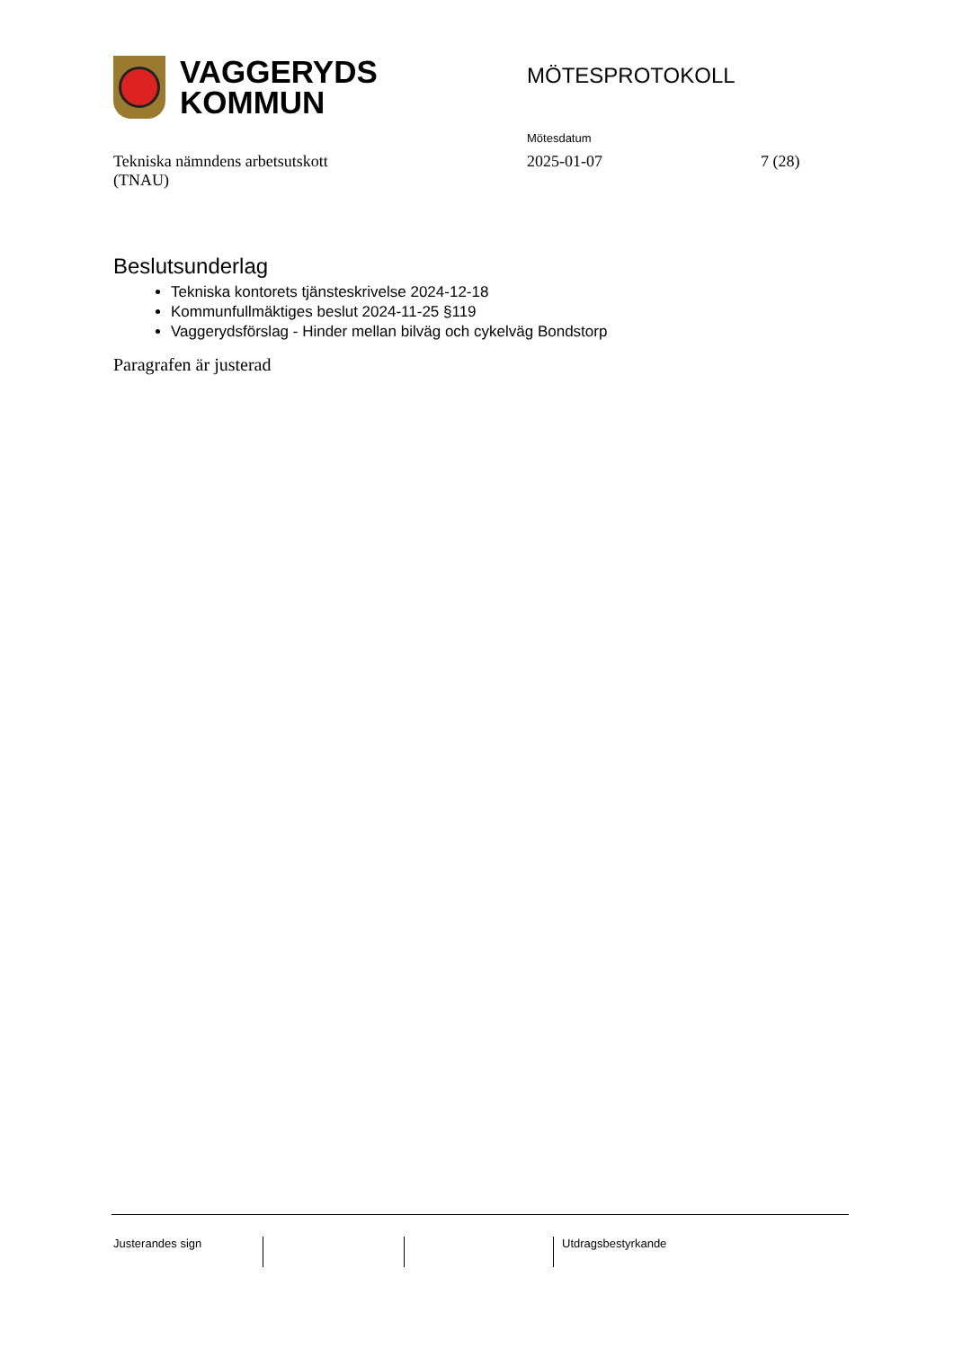VAGGERYDS
KOMMUN
MÖTESPROTOKOLL
Mötesdatum
Tekniska nämndens arbetsutskott
(TNAU)
2025-01-07 7 (28)
Beslutsunderlag
Tekniska kontorets tjänsteskrivelse 2024-12-18
Kommunfullmäktiges beslut 2024-11-25 §119
Vaggerydsförslag - Hinder mellan bilväg och cykelväg Bondstorp
Paragrafen är justerad
Justerandes sign Utdragsbestyrkande